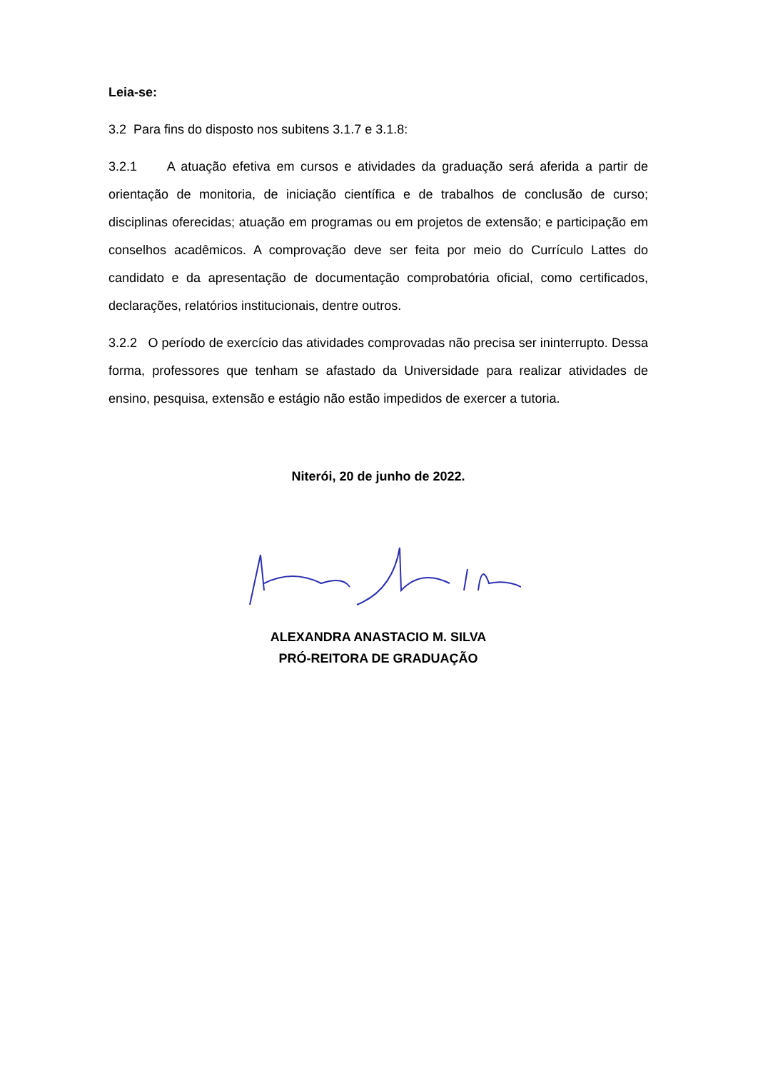Leia-se:
3.2 Para fins do disposto nos subitens 3.1.7 e 3.1.8:
3.2.1 A atuação efetiva em cursos e atividades da graduação será aferida a partir de orientação de monitoria, de iniciação científica e de trabalhos de conclusão de curso; disciplinas oferecidas; atuação em programas ou em projetos de extensão; e participação em conselhos acadêmicos. A comprovação deve ser feita por meio do Currículo Lattes do candidato e da apresentação de documentação comprobatória oficial, como certificados, declarações, relatórios institucionais, dentre outros.
3.2.2 O período de exercício das atividades comprovadas não precisa ser ininterrupto. Dessa forma, professores que tenham se afastado da Universidade para realizar atividades de ensino, pesquisa, extensão e estágio não estão impedidos de exercer a tutoria.
Niterói, 20 de junho de 2022.
ALEXANDRA ANASTACIO M. SILVA
PRÓ-REITORA DE GRADUAÇÃO